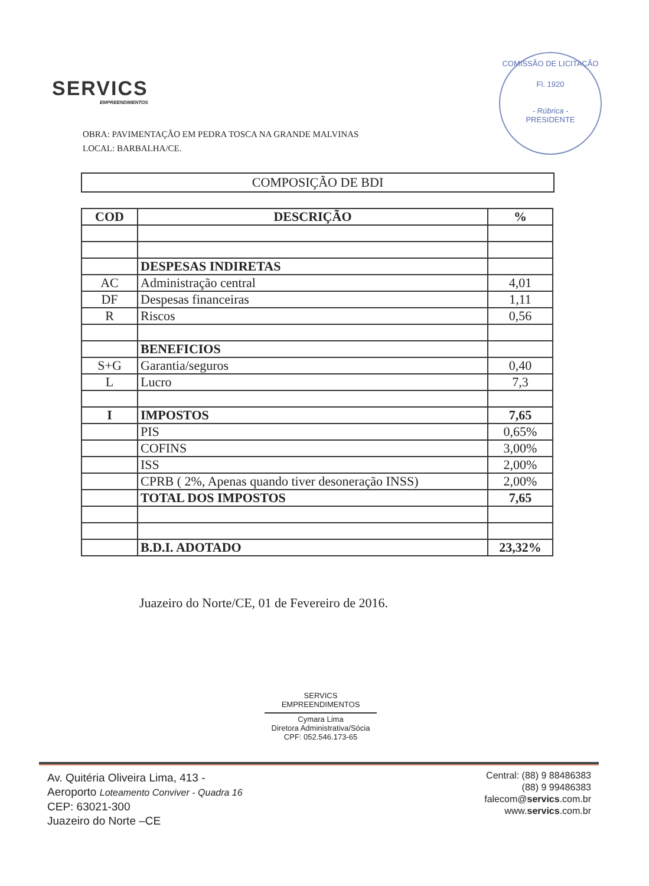SERVICS
EMPREENDIMENTOS
COMISSÃO DE LICITAÇÃO
Fl. 1920
- Rúbrica -
PRESIDENTE
OBRA: PAVIMENTAÇÃO EM PEDRA TOSCA NA GRANDE MALVINAS
LOCAL: BARBALHA/CE.
COMPOSIÇÃO DE BDI
| COD | DESCRIÇÃO | % |
| --- | --- | --- |
| | DESPESAS INDIRETAS | |
| AC | Administração central | 4,01 |
| DF | Despesas financeiras | 1,11 |
| R | Riscos | 0,56 |
| | BENEFICIOS | |
| S+G | Garantia/seguros | 0,40 |
| L | Lucro | 7,3 |
| I | IMPOSTOS | 7,65 |
| | PIS | 0,65% |
| | COFINS | 3,00% |
| | ISS | 2,00% |
| | CPRB ( 2%, Apenas quando tiver desoneração INSS) | 2,00% |
| | TOTAL DOS IMPOSTOS | 7,65 |
| | B.D.I. ADOTADO | 23,32% |
Juazeiro do Norte/CE, 01 de Fevereiro de 2016.
SERVICS EMPREENDIMENTOS
Cymara Lima
Diretora Administrativa/Sócia
CPF: 052.546.173-65
Av. Quitéria Oliveira Lima, 413 -
Aeroporto Loteamento Conviver - Quadra 16
CEP: 63021-300
Juazeiro do Norte –CE
Central: (88) 9 88486383
(88) 9 99486383
falecom@servics.com.br
www.servics.com.br